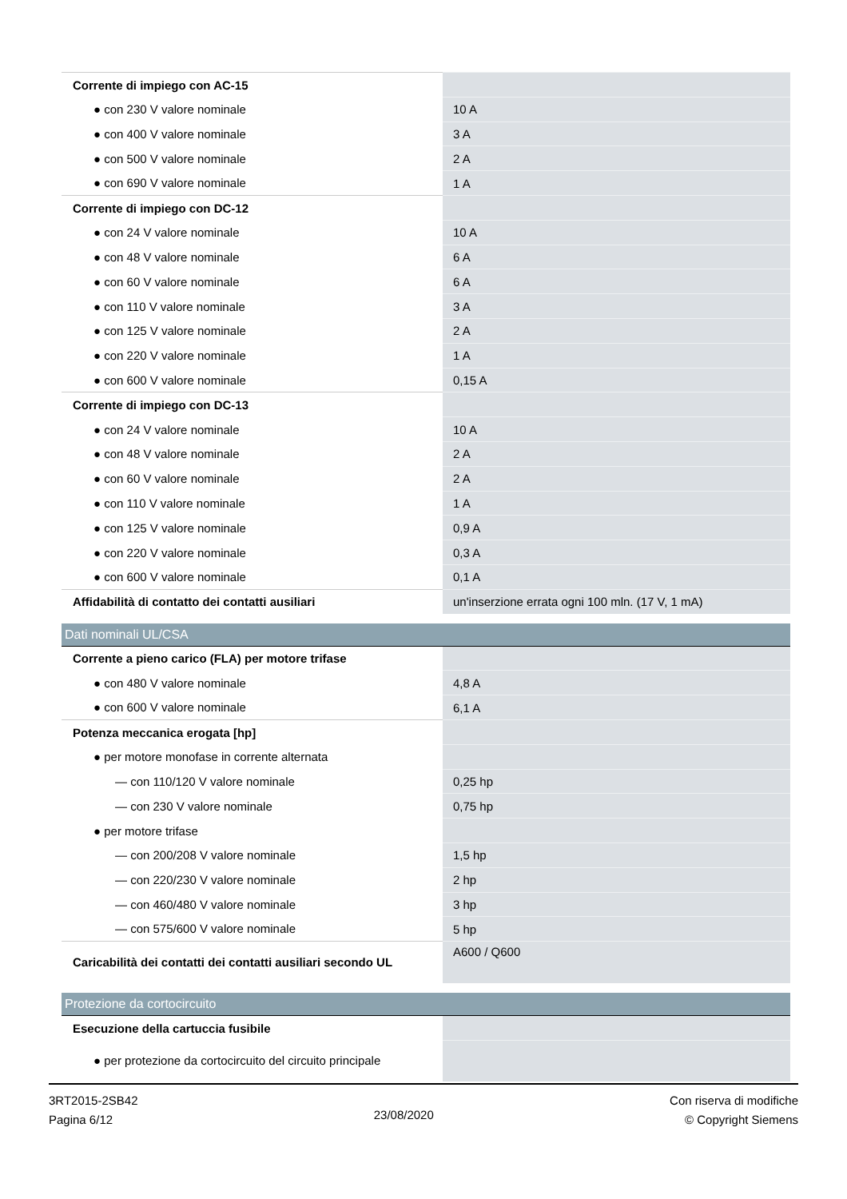| Corrente di impiego con AC-15 | |
| ● con 230 V valore nominale | 10 A |
| ● con 400 V valore nominale | 3 A |
| ● con 500 V valore nominale | 2 A |
| ● con 690 V valore nominale | 1 A |
| Corrente di impiego con DC-12 | |
| ● con 24 V valore nominale | 10 A |
| ● con 48 V valore nominale | 6 A |
| ● con 60 V valore nominale | 6 A |
| ● con 110 V valore nominale | 3 A |
| ● con 125 V valore nominale | 2 A |
| ● con 220 V valore nominale | 1 A |
| ● con 600 V valore nominale | 0,15 A |
| Corrente di impiego con DC-13 | |
| ● con 24 V valore nominale | 10 A |
| ● con 48 V valore nominale | 2 A |
| ● con 60 V valore nominale | 2 A |
| ● con 110 V valore nominale | 1 A |
| ● con 125 V valore nominale | 0,9 A |
| ● con 220 V valore nominale | 0,3 A |
| ● con 600 V valore nominale | 0,1 A |
| Affidabilità di contatto dei contatti ausiliari | un'inserzione errata ogni 100 mln. (17 V, 1 mA) |
| Dati nominali UL/CSA | |
| Corrente a pieno carico (FLA) per motore trifase | |
| ● con 480 V valore nominale | 4,8 A |
| ● con 600 V valore nominale | 6,1 A |
| Potenza meccanica erogata [hp] | |
| ● per motore monofase in corrente alternata | |
| — con 110/120 V valore nominale | 0,25 hp |
| — con 230 V valore nominale | 0,75 hp |
| ● per motore trifase | |
| — con 200/208 V valore nominale | 1,5 hp |
| — con 220/230 V valore nominale | 2 hp |
| — con 460/480 V valore nominale | 3 hp |
| — con 575/600 V valore nominale | 5 hp |
| Caricabilità dei contatti dei contatti ausiliari secondo UL | A600 / Q600 |
| Protezione da cortocircuito | |
| Esecuzione della cartuccia fusibile | |
| ● per protezione da cortocircuito del circuito principale | |
3RT2015-2SB42
Pagina 6/12
23/08/2020
Con riserva di modifiche
© Copyright Siemens